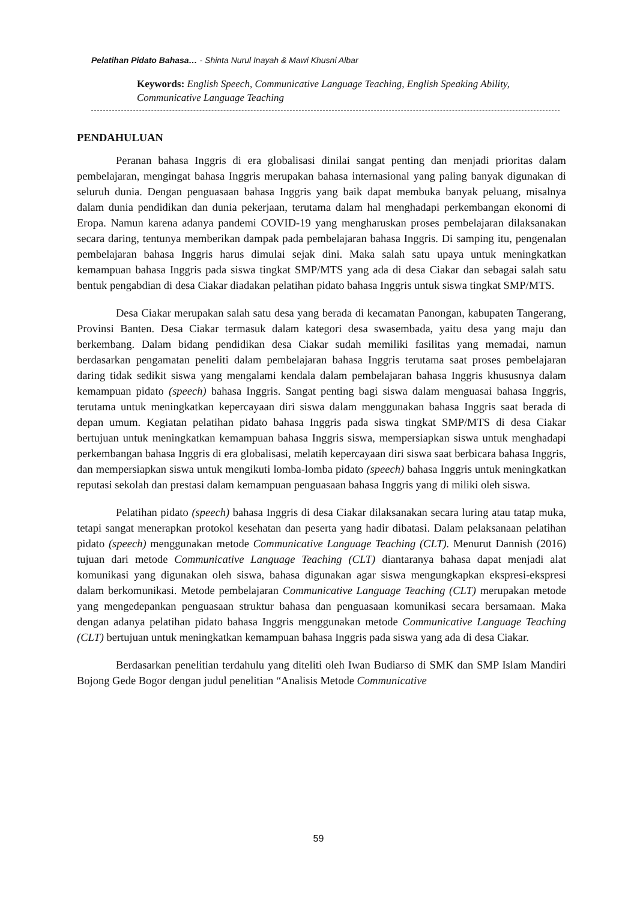Pelatihan Pidato Bahasa… - Shinta Nurul Inayah & Mawi Khusni Albar
Keywords: English Speech, Communicative Language Teaching, English Speaking Ability, Communicative Language Teaching
PENDAHULUAN
Peranan bahasa Inggris di era globalisasi dinilai sangat penting dan menjadi prioritas dalam pembelajaran, mengingat bahasa Inggris merupakan bahasa internasional yang paling banyak digunakan di seluruh dunia. Dengan penguasaan bahasa Inggris yang baik dapat membuka banyak peluang, misalnya dalam dunia pendidikan dan dunia pekerjaan, terutama dalam hal menghadapi perkembangan ekonomi di Eropa. Namun karena adanya pandemi COVID-19 yang mengharuskan proses pembelajaran dilaksanakan secara daring, tentunya memberikan dampak pada pembelajaran bahasa Inggris. Di samping itu, pengenalan pembelajaran bahasa Inggris harus dimulai sejak dini. Maka salah satu upaya untuk meningkatkan kemampuan bahasa Inggris pada siswa tingkat SMP/MTS yang ada di desa Ciakar dan sebagai salah satu bentuk pengabdian di desa Ciakar diadakan pelatihan pidato bahasa Inggris untuk siswa tingkat SMP/MTS.
Desa Ciakar merupakan salah satu desa yang berada di kecamatan Panongan, kabupaten Tangerang, Provinsi Banten. Desa Ciakar termasuk dalam kategori desa swasembada, yaitu desa yang maju dan berkembang. Dalam bidang pendidikan desa Ciakar sudah memiliki fasilitas yang memadai, namun berdasarkan pengamatan peneliti dalam pembelajaran bahasa Inggris terutama saat proses pembelajaran daring tidak sedikit siswa yang mengalami kendala dalam pembelajaran bahasa Inggris khususnya dalam kemampuan pidato (speech) bahasa Inggris. Sangat penting bagi siswa dalam menguasai bahasa Inggris, terutama untuk meningkatkan kepercayaan diri siswa dalam menggunakan bahasa Inggris saat berada di depan umum. Kegiatan pelatihan pidato bahasa Inggris pada siswa tingkat SMP/MTS di desa Ciakar bertujuan untuk meningkatkan kemampuan bahasa Inggris siswa, mempersiapkan siswa untuk menghadapi perkembangan bahasa Inggris di era globalisasi, melatih kepercayaan diri siswa saat berbicara bahasa Inggris, dan mempersiapkan siswa untuk mengikuti lomba-lomba pidato (speech) bahasa Inggris untuk meningkatkan reputasi sekolah dan prestasi dalam kemampuan penguasaan bahasa Inggris yang di miliki oleh siswa.
Pelatihan pidato (speech) bahasa Inggris di desa Ciakar dilaksanakan secara luring atau tatap muka, tetapi sangat menerapkan protokol kesehatan dan peserta yang hadir dibatasi. Dalam pelaksanaan pelatihan pidato (speech) menggunakan metode Communicative Language Teaching (CLT). Menurut Dannish (2016) tujuan dari metode Communicative Language Teaching (CLT) diantaranya bahasa dapat menjadi alat komunikasi yang digunakan oleh siswa, bahasa digunakan agar siswa mengungkapkan ekspresi-ekspresi dalam berkomunikasi. Metode pembelajaran Communicative Language Teaching (CLT) merupakan metode yang mengedepankan penguasaan struktur bahasa dan penguasaan komunikasi secara bersamaan. Maka dengan adanya pelatihan pidato bahasa Inggris menggunakan metode Communicative Language Teaching (CLT) bertujuan untuk meningkatkan kemampuan bahasa Inggris pada siswa yang ada di desa Ciakar.
Berdasarkan penelitian terdahulu yang diteliti oleh Iwan Budiarso di SMK dan SMP Islam Mandiri Bojong Gede Bogor dengan judul penelitian “Analisis Metode Communicative
59